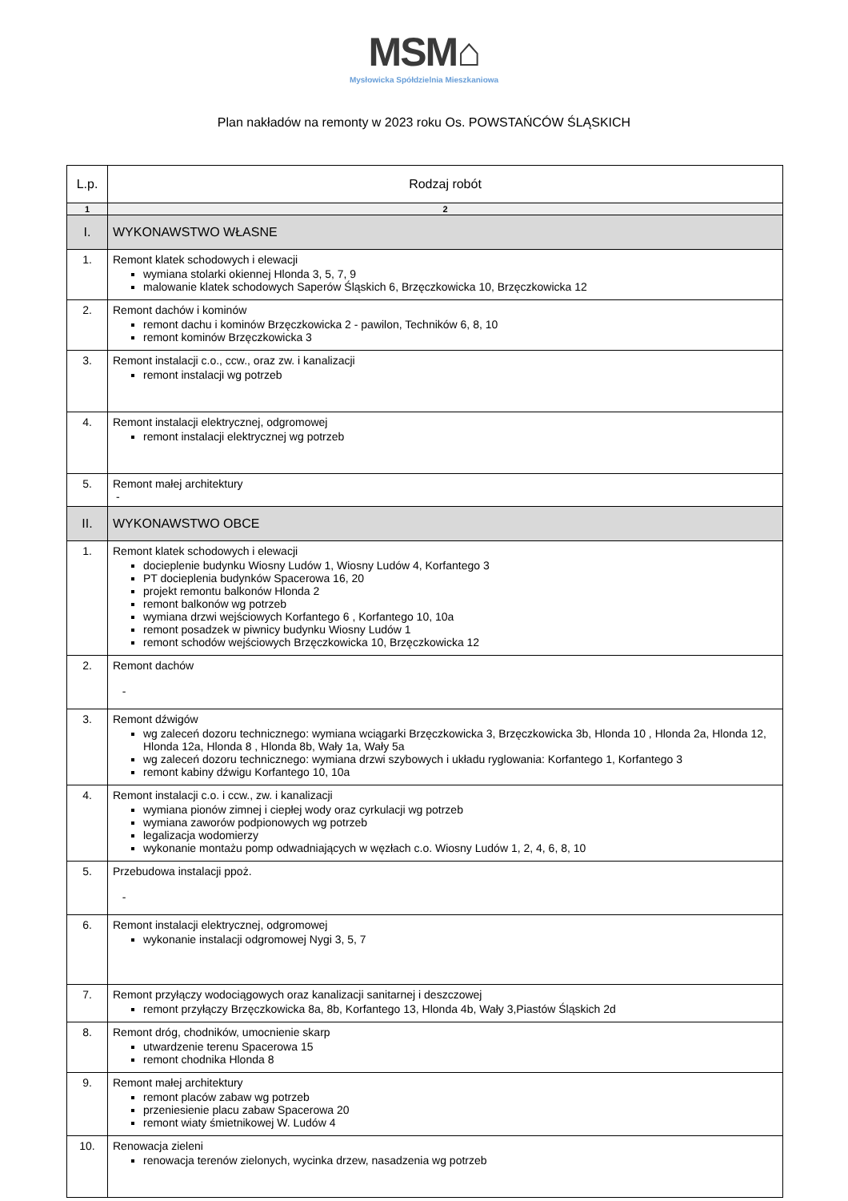MSM⌂
Mysłowicka Spółdzielnia Mieszkaniowa
Plan nakładów na remonty w 2023 roku Os. POWSTAŃCÓW ŚLĄSKICH
| L.p. | Rodzaj robót |
| --- | --- |
| 1 | 2 |
| I. | WYKONAWSTWO WŁASNE |
| 1. | Remont klatek schodowych i elewacji wymiana stolarki okiennej Hlonda 3, 5, 7, 9 malowanie klatek schodowych Saperów Śląskich 6, Brzęczkowicka 10, Brzęczkowicka 12 |
| 2. | Remont dachów i kominów remont dachu i kominów Brzęczkowicka 2 - pawilon, Techników 6, 8, 10 remont kominów Brzęczkowicka 3 |
| 3. | Remont instalacji c.o., ccw., oraz zw. i kanalizacji remont instalacji wg potrzeb |
| 4. | Remont instalacji elektrycznej, odgromowej remont instalacji elektrycznej wg potrzeb |
| 5. | Remont małej architektury - |
| II. | WYKONAWSTWO OBCE |
| 1. | Remont klatek schodowych i elewacji docieplenie budynku Wiosny Ludów 1, Wiosny Ludów 4, Korfantego 3 PT docieplenia budynków Spacerowa 16, 20 projekt remontu balkonów Hlonda 2 remont balkonów wg potrzeb wymiana drzwi wejściowych Korfantego 6 , Korfantego 10, 10a remont posadzek w piwnicy budynku Wiosny Ludów 1 remont schodów wejściowych Brzęczkowicka 10, Brzęczkowicka 12 |
| 2. | Remont dachów - |
| 3. | Remont dźwigów wg zaleceń dozoru technicznego: wymiana wciągarki Brzęczkowicka 3, Brzęczkowicka 3b, Hlonda 10 , Hlonda 2a, Hlonda 12, Hlonda 12a, Hlonda 8 , Hlonda 8b, Wały 1a, Wały 5a wg zaleceń dozoru technicznego: wymiana drzwi szybowych i układu ryglowania: Korfantego 1, Korfantego 3 remont kabiny dźwigu Korfantego 10, 10a |
| 4. | Remont instalacji c.o. i ccw., zw. i kanalizacji wymiana pionów zimnej i ciepłej wody oraz cyrkulacji wg potrzeb wymiana zaworów podpionowych wg potrzeb legalizacja wodomierzy wykonanie montażu pomp odwadniających w węzłach c.o. Wiosny Ludów 1, 2, 4, 6, 8, 10 |
| 5. | Przebudowa instalacji ppoż. - |
| 6. | Remont instalacji elektrycznej, odgromowej wykonanie instalacji odgromowej Nygi 3, 5, 7 |
| 7. | Remont przyłączy wodociągowych oraz kanalizacji sanitarnej i deszczowej remont przyłączy Brzęczkowicka 8a, 8b, Korfantego 13, Hlonda 4b, Wały 3,Piastów Śląskich 2d |
| 8. | Remont dróg, chodników, umocnienie skarp utwardzenie terenu Spacerowa 15 remont chodnika Hlonda 8 |
| 9. | Remont małej architektury remont placów zabaw wg potrzeb przeniesienie placu zabaw Spacerowa 20 remont wiaty śmietnikowej W. Ludów 4 |
| 10. | Renowacja zieleni renowacja terenów zielonych, wycinka drzew, nasadzenia wg potrzeb |